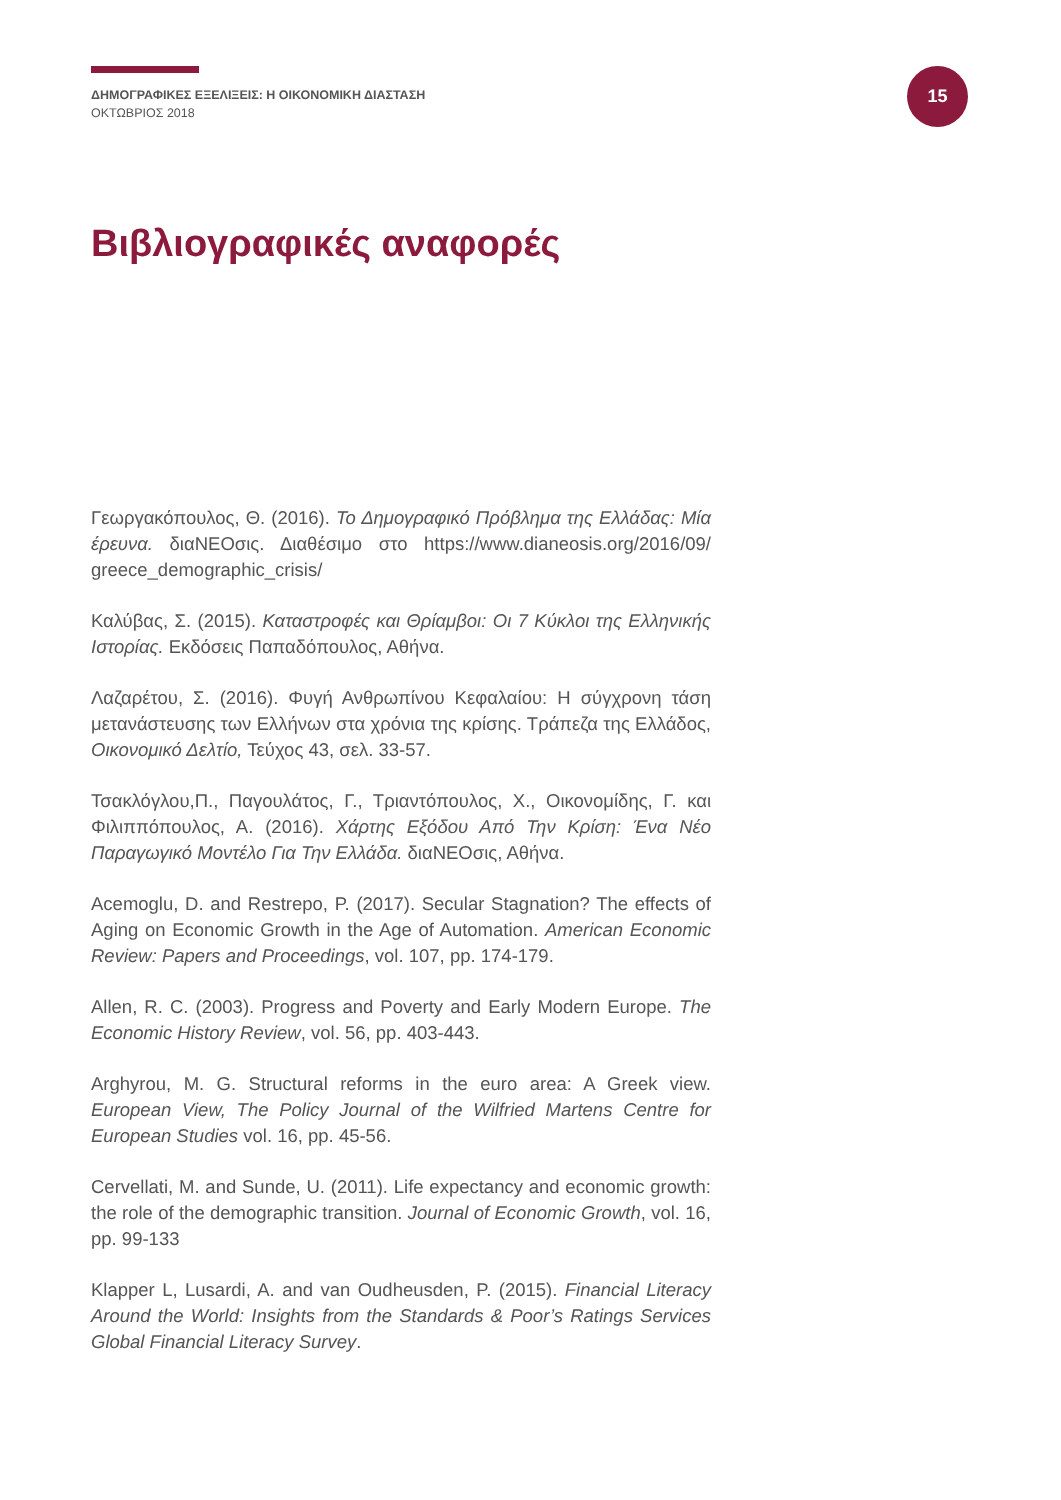ΔΗΜΟΓΡΑΦΙΚΕΣ ΕΞΕΛΙΞΕΙΣ: Η ΟΙΚΟΝΟΜΙΚΗ ΔΙΑΣΤΑΣΗ
ΟΚΤΩΒΡΙΟΣ 2018
15
Βιβλιογραφικές αναφορές
Γεωργακόπουλος, Θ. (2016). Το Δημογραφικό Πρόβλημα της Ελλάδας: Μία έρευνα. διαNEOσις. Διαθέσιμο στο https://www.dianeosis.org/2016/09/ greece_demographic_crisis/
Καλύβας, Σ. (2015). Καταστροφές και Θρίαμβοι: Οι 7 Κύκλοι της Ελληνικής Ιστορίας. Εκδόσεις Παπαδόπουλος, Αθήνα.
Λαζαρέτου, Σ. (2016). Φυγή Ανθρωπίνου Κεφαλαίου: Η σύγχρονη τάση μετανάστευσης των Ελλήνων στα χρόνια της κρίσης. Τράπεζα της Ελλάδος, Οικονομικό Δελτίο, Τεύχος 43, σελ. 33-57.
Τσακλόγλου,Π., Παγουλάτος, Γ., Τριαντόπουλος, Χ., Οικονομίδης, Γ. και Φιλιππόπουλος, Α. (2016). Χάρτης Εξόδου Από Την Κρίση: Ένα Νέο Παραγωγικό Μοντέλο Για Την Ελλάδα. διαNEOσις, Αθήνα.
Acemoglu, D. and Restrepo, P. (2017). Secular Stagnation? The effects of Aging on Economic Growth in the Age of Automation. American Economic Review: Papers and Proceedings, vol. 107, pp. 174-179.
Allen, R. C. (2003). Progress and Poverty and Early Modern Europe. The Economic History Review, vol. 56, pp. 403-443.
Arghyrou, M. G. Structural reforms in the euro area: A Greek view. European View, The Policy Journal of the Wilfried Martens Centre for European Studies vol. 16, pp. 45-56.
Cervellati, M. and Sunde, U. (2011). Life expectancy and economic growth: the role of the demographic transition. Journal of Economic Growth, vol. 16, pp. 99-133
Klapper L, Lusardi, A. and van Oudheusden, P. (2015). Financial Literacy Around the World: Insights from the Standards & Poor’s Ratings Services Global Financial Literacy Survey.